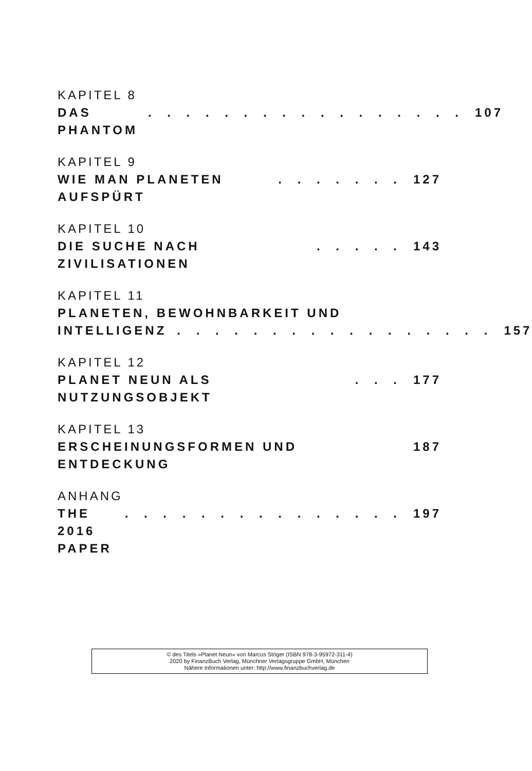KAPITEL 8
DAS PHANTOM. . . . . . . . . . . . . . . . . 107
KAPITEL 9
WIE MAN PLANETEN AUFSPÜRT. . . . . . . 127
KAPITEL 10
DIE SUCHE NACH ZIVILISATIONEN. . . . . 143
KAPITEL 11
PLANETEN, BEWOHNBARKEIT UND
INTELLIGENZ. . . . . . . . . . . . . . . . . 157
KAPITEL 12
PLANET NEUN ALS NUTZUNGSOBJEKT. . . 177
KAPITEL 13
ERSCHEINUNGSFORMEN UND ENTDECKUNG 187
ANHANG
THE 2016 PAPER. . . . . . . . . . . . . . . 197
© des Titels »Planet Neun« von Marcus Stöger (ISBN 978-3-95972-311-4)
2020 by FinanzBuch Verlag, Münchner Verlagsgruppe GmbH, München
Nähere Informationen unter: http://www.finanzbuchverlag.de